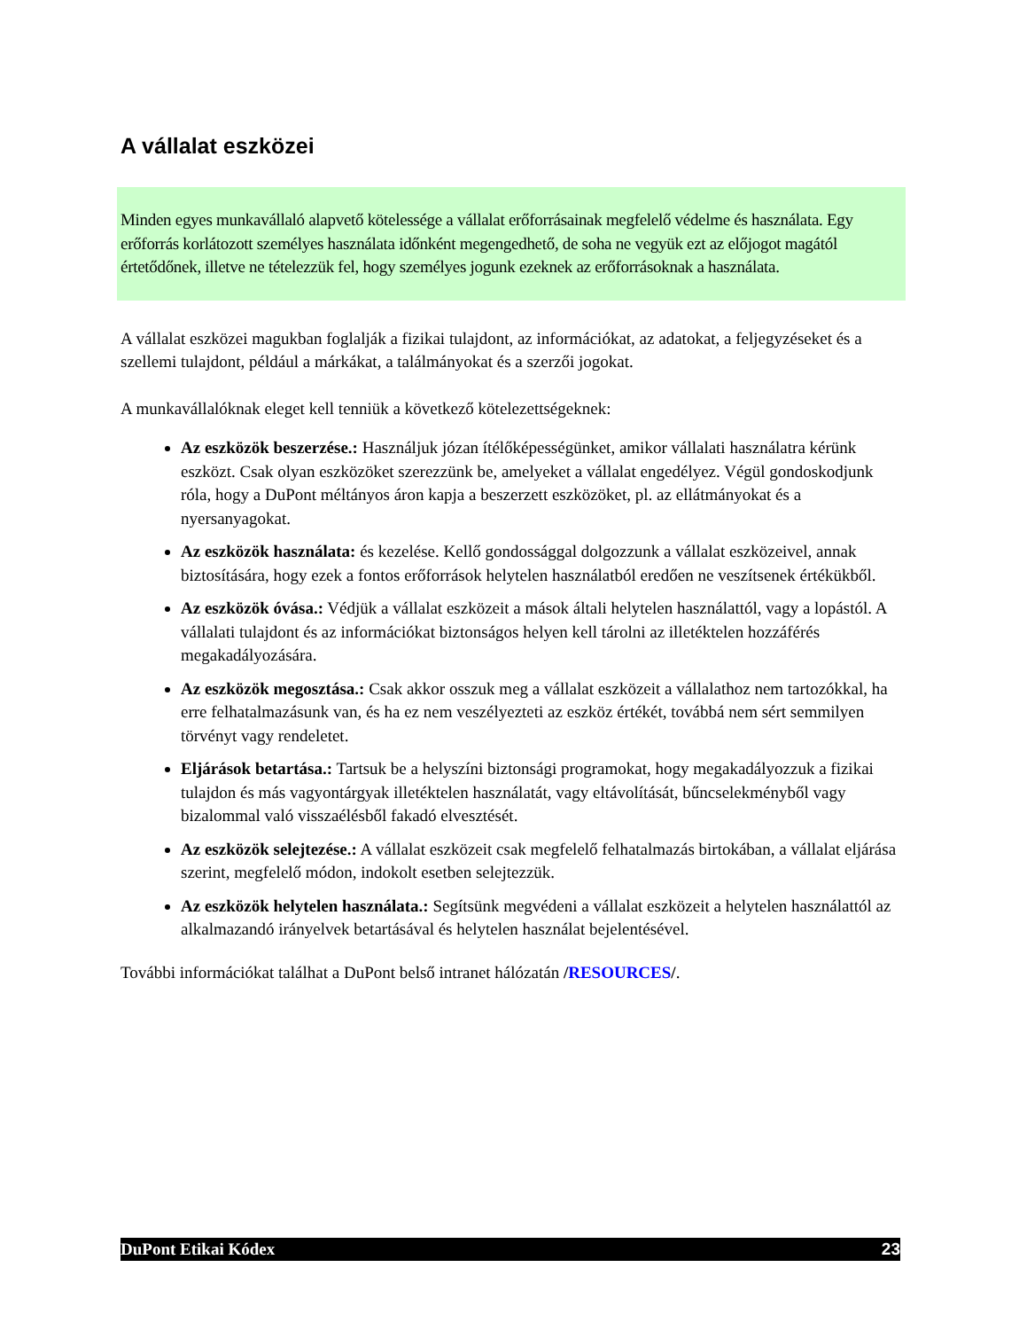A vállalat eszközei
Minden egyes munkavállaló alapvető kötelessége a vállalat erőforrásainak megfelelő védelme és használata. Egy erőforrás korlátozott személyes használata időnként megengedhető, de soha ne vegyük ezt az előjogot magától értetődőnek, illetve ne tételezzük fel, hogy személyes jogunk ezeknek az erőforrásoknak a használata.
A vállalat eszközei magukban foglalják a fizikai tulajdont, az információkat, az adatokat, a feljegyzéseket és a szellemi tulajdont, például a márkákat, a találmányokat és a szerzői jogokat.
A munkavállalóknak eleget kell tenniük a következő kötelezettségeknek:
Az eszközök beszerzése.: Használjuk józan ítélőképességünket, amikor vállalati használatra kérünk eszközt. Csak olyan eszközöket szerezzünk be, amelyeket a vállalat engedélyez. Végül gondoskodjunk róla, hogy a DuPont méltányos áron kapja a beszerzett eszközöket, pl. az ellátmányokat és a nyersanyagokat.
Az eszközök használata: és kezelése. Kellő gondossággal dolgozzunk a vállalat eszközeivel, annak biztosítására, hogy ezek a fontos erőforrások helytelen használatból eredően ne veszítsenek értékükből.
Az eszközök óvása.: Védjük a vállalat eszközeit a mások általi helytelen használattól, vagy a lopástól. A vállalati tulajdont és az információkat biztonságos helyen kell tárolni az illetéktelen hozzáférés megakadályozására.
Az eszközök megosztása.: Csak akkor osszuk meg a vállalat eszközeit a vállalathoz nem tartozókkal, ha erre felhatalmazásunk van, és ha ez nem veszélyezteti az eszköz értékét, továbbá nem sért semmilyen törvényt vagy rendeletet.
Eljárások betartása.: Tartsuk be a helyszíni biztonsági programokat, hogy megakadályozzuk a fizikai tulajdon és más vagyontárgyak illetéktelen használatát, vagy eltávolítását, bűncselekményből vagy bizalommal való visszaélésből fakadó elvesztését.
Az eszközök selejtezése.: A vállalat eszközeit csak megfelelő felhatalmazás birtokában, a vállalat eljárása szerint, megfelelő módon, indokolt esetben selejtezzük.
Az eszközök helytelen használata.: Segítsünk megvédeni a vállalat eszközeit a helytelen használattól az alkalmazandó irányelvek betartásával és helytelen használat bejelentésével.
További információkat találhat a DuPont belső intranet hálózatán /RESOURCES/.
DuPont Etikai Kódex 23